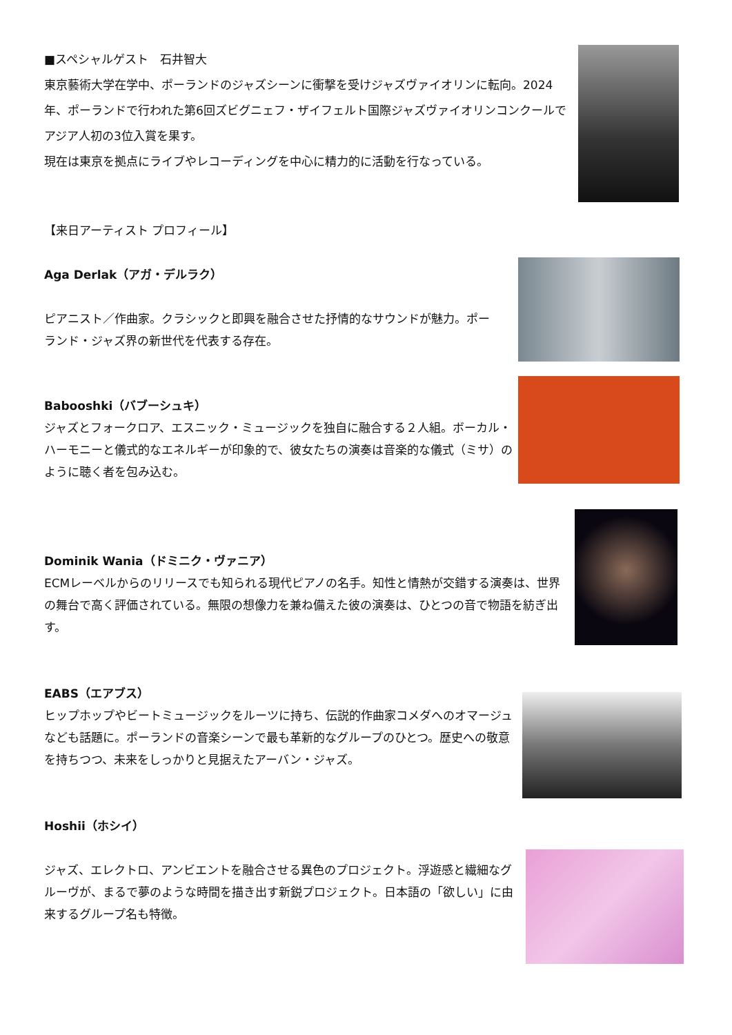■スペシャルゲスト　石井智大
東京藝術大学在学中、ポーランドのジャズシーンに衝撃を受けジャズヴァイオリンに転向。2024年、ポーランドで行われた第6回ズビグニェフ・ザイフェルト国際ジャズヴァイオリンコンクールでアジア人初の3位入賞を果す。
現在は東京を拠点にライブやレコーディングを中心に精力的に活動を行なっている。
【来日アーティスト プロフィール】
Aga Derlak（アガ・デルラク）
ピアニスト／作曲家。クラシックと即興を融合させた抒情的なサウンドが魅力。ポーランド・ジャズ界の新世代を代表する存在。
Babooshki（バブーシュキ）
ジャズとフォークロア、エスニック・ミュージックを独自に融合する２人組。ボーカル・ハーモニーと儀式的なエネルギーが印象的で、彼女たちの演奏は音楽的な儀式（ミサ）のように聴く者を包み込む。
Dominik Wania（ドミニク・ヴァニア）
ECMレーベルからのリリースでも知られる現代ピアノの名手。知性と情熱が交錯する演奏は、世界の舞台で高く評価されている。無限の想像力を兼ね備えた彼の演奏は、ひとつの音で物語を紡ぎ出す。
EABS（エアブス）
ヒップホップやビートミュージックをルーツに持ち、伝説的作曲家コメダへのオマージュなども話題に。ポーランドの音楽シーンで最も革新的なグループのひとつ。歴史への敬意を持ちつつ、未来をしっかりと見据えたアーバン・ジャズ。
Hoshii（ホシイ）
ジャズ、エレクトロ、アンビエントを融合させる異色のプロジェクト。浮遊感と繊細なグルーヴが、まるで夢のような時間を描き出す新鋭プロジェクト。日本語の「欲しい」に由来するグループ名も特徴。